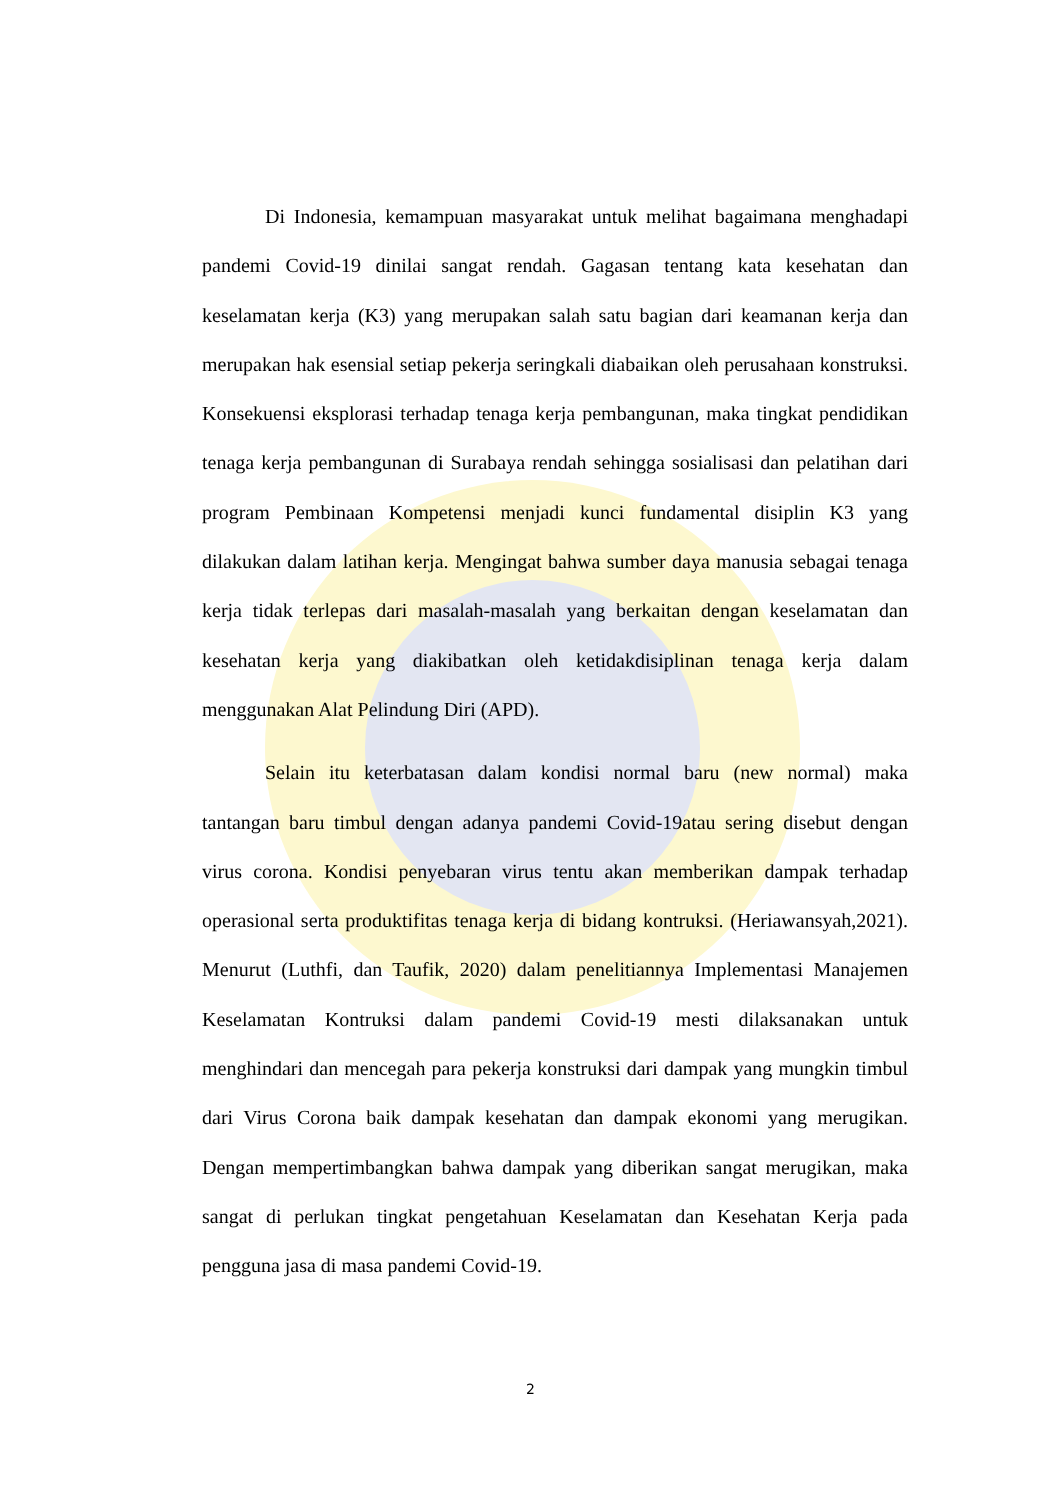Di Indonesia, kemampuan masyarakat untuk melihat bagaimana menghadapi pandemi Covid-19 dinilai sangat rendah. Gagasan tentang kata kesehatan dan keselamatan kerja (K3) yang merupakan salah satu bagian dari keamanan kerja dan merupakan hak esensial setiap pekerja seringkali diabaikan oleh perusahaan konstruksi. Konsekuensi eksplorasi terhadap tenaga kerja pembangunan, maka tingkat pendidikan tenaga kerja pembangunan di Surabaya rendah sehingga sosialisasi dan pelatihan dari program Pembinaan Kompetensi menjadi kunci fundamental disiplin K3 yang dilakukan dalam latihan kerja. Mengingat bahwa sumber daya manusia sebagai tenaga kerja tidak terlepas dari masalah-masalah yang berkaitan dengan keselamatan dan kesehatan kerja yang diakibatkan oleh ketidakdisiplinan tenaga kerja dalam menggunakan Alat Pelindung Diri (APD).
Selain itu keterbatasan dalam kondisi normal baru (new normal) maka tantangan baru timbul dengan adanya pandemi Covid-19atau sering disebut dengan virus corona. Kondisi penyebaran virus tentu akan memberikan dampak terhadap operasional serta produktifitas tenaga kerja di bidang kontruksi. (Heriawansyah,2021). Menurut (Luthfi, dan Taufik, 2020) dalam penelitiannya Implementasi Manajemen Keselamatan Kontruksi dalam pandemi Covid-19 mesti dilaksanakan untuk menghindari dan mencegah para pekerja konstruksi dari dampak yang mungkin timbul dari Virus Corona baik dampak kesehatan dan dampak ekonomi yang merugikan. Dengan mempertimbangkan bahwa dampak yang diberikan sangat merugikan, maka sangat di perlukan tingkat pengetahuan Keselamatan dan Kesehatan Kerja pada pengguna jasa di masa pandemi Covid-19.
2